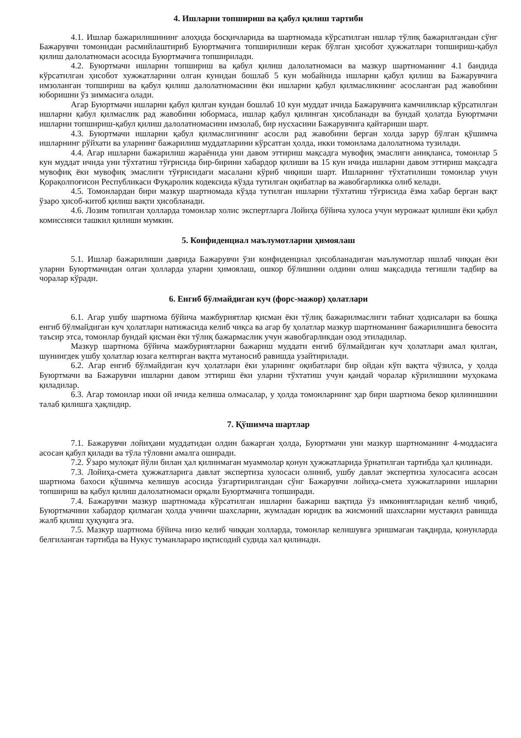4. Ишларни топшириш ва қабул қилиш тартиби
4.1. Ишлар бажарилишининг алоҳида босқичларида ва шартномада кўрсатилган ишлар тўлиқ бажарилгандан сўнг Бажарувчи томонидан расмийлаштириб Буюртмачига топширилиши керак бўлган ҳисобот ҳужжатлари топшириш-қабул қилиш далолатномаси асосида Буюртмачига топширилади.
4.2. Буюртмачи ишларни топшириш ва қабул қилиш далолатномаси ва мазкур шартноманинг 4.1 бандида кўрсатилган ҳисобот хужжатларини олган кунидан бошлаб 5 кун мобайнида ишларни қабул қилиш ва Бажарувчига имзоланган топшириш ва қабул қилиш далолатномасини ёки ишларни қабул қилмасликнинг асосланган рад жавобини юборишни ўз зиммасига олади.
Агар Буюртмачи ишларни қабул қилган кундан бошлаб 10 кун муддат ичида Бажарувчига камчиликлар кўрсатилган ишларни қабул қилмаслик рад жавобини юбормаса, ишлар қабул қилинган ҳисобланади ва бундай ҳолатда Буюртмачи ишларни топшириш-қабул қилиш далолатномасини имзолаб, бир нусхасини Бажарувчига қайтариши шарт.
4.3. Буюртмачи ишларни қабул қилмаслигининг асосли рад жавобини берган холда зарур бўлган қўшимча ишларнинг рўйхати ва уларнинг бажарилиш муддатларини кўрсатган ҳолда, икки томонлама далолатнома тузилади.
4.4. Агар ишларни бажарилиш жараёнида уни давом эттириш мақсадга мувофиқ эмаслиги аниқланса, томонлар 5 кун муддат ичида уни тўхтатиш тўғрисида бир-бирини хабардор қилиши ва 15 кун ичида ишларни давом эттириш мақсадга мувофиқ ёки мувофиқ эмаслиги тўғрисидаги масалани кўриб чиқиши шарт. Ишларнинг тўхтатилиши томонлар учун Қорақолпоғисон Республикаси Фуқаролик кодексида кўзда тутилган оқибатлар ва жавобгарликка олиб келади.
4.5. Томонлардан бири мазкур шартномада кўзда тутилган ишларни тўхтатиш тўғрисида ёзма хабар берган вақт ўзаро ҳисоб-китоб қилиш вақти ҳисобланади.
4.6. Лозим топилган ҳолларда томонлар холис экспертларга Лойиҳа бўйича хулоса учун мурожаат қилиши ёки қабул комиссияси ташкил қилиши мумкин.
5. Конфиденциал маълумотларни ҳимоялаш
5.1. Ишлар бажарилиши даврида Бажарувчи ўзи конфиденциал ҳисобланадиган маълумотлар ишлаб чиққан ёки уларни Буюртмачидан олган ҳолларда уларни ҳимоялаш, ошкор бўлишини олдини олиш мақсадида тегишли тадбир ва чоралар кўради.
6. Енгиб бўлмайдиган куч (форс-мажор) ҳолатлари
6.1. Агар ушбу шартнома бўйича мажбуриятлар қисман ёки тўлиқ бажарилмаслиги табиат ҳодисалари ва бошқа енгиб бўлмайдиган куч ҳолатлари натижасида келиб чиқса ва агар бу ҳолатлар мазкур шартноманинг бажарилишига бевосита таъсир этса, томонлар бундай қисман ёки тўлиқ бажармаслик учун жавобгарликдан озод этиладилар.
Мазкур шартнома бўйича мажбуриятларни бажариш муддати енгиб бўлмайдиган куч ҳолатлари амал қилган, шунингдек ушбу ҳолатлар юзага келтирган вақтга мутаносиб равишда узайтирилади.
6.2. Агар енгиб бўлмайдиган куч ҳолатлари ёки уларнинг оқибатлари бир ойдан кўп вақтга чўзилса, у ҳолда Буюртмачи ва Бажарувчи ишларни давом эттириш ёки уларни тўхтатиш учун қандай чоралар кўрилишини муҳокама қиладилар.
6.3. Агар томонлар икки ой ичида келиша олмасалар, у ҳолда томонларнинг ҳар бири шартнома бекор қилинишини талаб қилишга ҳақлидир.
7. Қўшимча шартлар
7.1. Бажарувчи лойиҳани муддатидан олдин бажарган ҳолда, Буюртмачи уни мазкур шартноманинг 4-моддасига асосан қабул қилади ва тўла тўловни амалга оширади.
7.2. Ўзаро мулоқат йўли билан ҳал қилинмаган муаммолар қонун ҳужжатларида ўрнатилган тартибда ҳал қилинади.
7.3. Лойиҳа-смета ҳужжатларига давлат экспертиза хулосаси олиниб, ушбу давлат экспертиза хулосасига асосан шартнома бахоси қўшимча келишув асосида ўзгартирилгандан сўнг Бажарувчи лойиҳа-смета хужжатларини ишларни топшириш ва қабул қилиш далолатномаси орқали Буюртмачига топширади.
7.4. Бажарувчи мазкур шартномада кўрсатилган ишларни бажариш вақтида ўз имкониятларидан келиб чиқиб, Буюртмачини хабардор қилмаган ҳолда учинчи шахсларни, жумладан юридик ва жисмоний шахсларни мустақил равишда жалб қилиш ҳуқуқига эга.
7.5. Мазкур шартнома бўйича низо келиб чиққан холларда, томонлар келишувга эришмаган тақдирда, қонунларда белгиланган тартибда ва Нукус туманлараро иқтисодий судида хал қилинади.